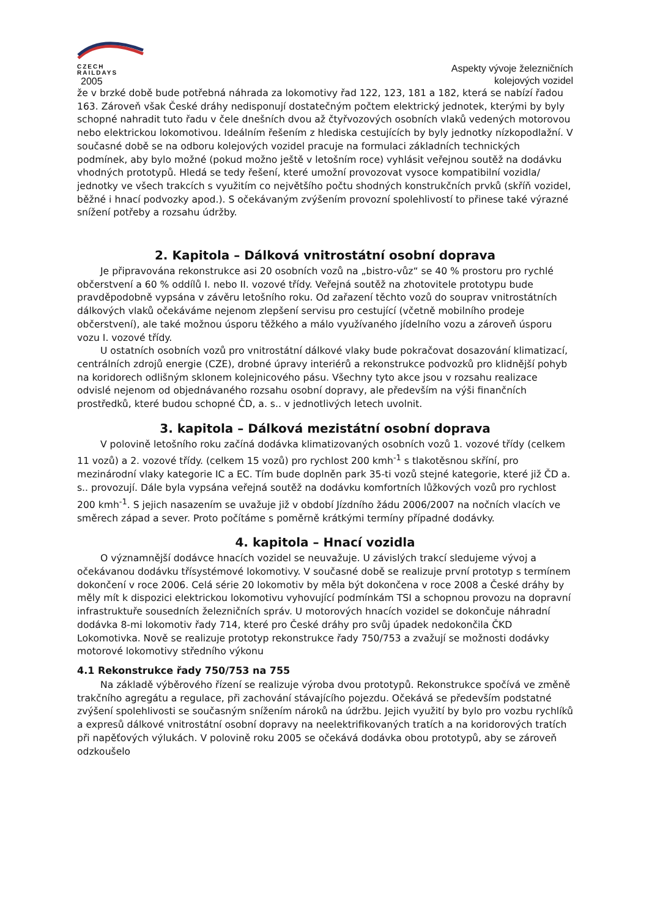CZECH
RAILDAYS
2005
Aspekty vývoje železničních
kolejových vozidel
že v brzké době bude potřebná náhrada za lokomotivy řad 122, 123, 181 a 182, která se nabízí řadou 163. Zároveň však České dráhy nedisponují dostatečným počtem elektrický jednotek, kterými by byly schopné nahradit tuto řadu v čele dnešních dvou až čtyřvozových osobních vlaků vedených motorovou nebo elektrickou lokomotivou. Ideálním řešením z hlediska cestujících by byly jednotky nízkopodlažní. V současné době se na odboru kolejových vozidel pracuje na formulaci základních technických podmínek, aby bylo možné (pokud možno ještě v letošním roce) vyhlásit veřejnou soutěž na dodávku vhodných prototypů. Hledá se tedy řešení, které umožní provozovat vysoce kompatibilní vozidla/ jednotky ve všech trakcích s využitím co největšího počtu shodných konstrukčních prvků (skříň vozidel, běžné i hnací podvozky apod.). S očekávaným zvýšením provozní spolehlivostí to přinese také výrazné snížení potřeby a rozsahu údržby.
2. Kapitola – Dálková vnitrostátní osobní doprava
Je připravována rekonstrukce asi 20 osobních vozů na „bistro-vůz“ se 40 % prostoru pro rychlé občerstvení a 60 % oddílů I. nebo II. vozové třídy. Veřejná soutěž na zhotovitele prototypu bude pravděpodobně vypsána v závěru letošního roku. Od zařazení těchto vozů do souprav vnitrostátních dálkových vlaků očekáváme nejenom zlepšení servisu pro cestující (včetně mobilního prodeje občerstvení), ale také možnou úsporu těžkého a málo využívaného jídelního vozu a zároveň úsporu vozu I. vozové třídy.
U ostatních osobních vozů pro vnitrostátní dálkové vlaky bude pokračovat dosazování klimatizací, centrálních zdrojů energie (CZE), drobné úpravy interiérů a rekonstrukce podvozků pro klidnější pohyb na koridorech odlišným sklonem kolejnicového pásu. Všechny tyto akce jsou v rozsahu realizace odvislé nejenom od objednávaného rozsahu osobní dopravy, ale především na výši finančních prostředků, které budou schopné ČD, a. s.. v jednotlivých letech uvolnit.
3. kapitola – Dálková mezistátní osobní doprava
V polovině letošního roku začíná dodávka klimatizovaných osobních vozů 1. vozové třídy (celkem 11 vozů) a 2. vozové třídy. (celkem 15 vozů) pro rychlost 200 kmh<sup>-1</sup> s tlakotěsnou skříní, pro mezinárodní vlaky kategorie IC a EC. Tím bude doplněn park 35-ti vozů stejné kategorie, které již ČD a. s.. provozují. Dále byla vypsána veřejná soutěž na dodávku komfortních lůžkových vozů pro rychlost 200 kmh<sup>-1</sup>. S jejich nasazením se uvažuje již v období Jízdního žádu 2006/2007 na nočních vlacích ve směrech západ a sever. Proto počítáme s poměrně krátkými termíny případné dodávky.
4. kapitola – Hnací vozidla
O významnější dodávce hnacích vozidel se neuvažuje. U závislých trakcí sledujeme vývoj a očekávanou dodávku třísystémové lokomotivy. V současné době se realizuje první prototyp s termínem dokončení v roce 2006. Celá série 20 lokomotiv by měla být dokončena v roce 2008 a České dráhy by měly mít k dispozici elektrickou lokomotivu vyhovující podmínkám TSI a schopnou provozu na dopravní infrastruktuře sousedních železničních správ. U motorových hnacích vozidel se dokončuje náhradní dodávka 8-mi lokomotiv řady 714, které pro České dráhy pro svůj úpadek nedokončila ČKD Lokomotivka. Nově se realizuje prototyp rekonstrukce řady 750/753 a zvažují se možnosti dodávky motorové lokomotivy středního výkonu
4.1 Rekonstrukce řady 750/753 na 755
Na základě výběrového řízení se realizuje výroba dvou prototypů. Rekonstrukce spočívá ve změně trakčního agregátu a regulace, při zachování stávajícího pojezdu. Očekává se především podstatné zvýšení spolehlivosti se současným snížením nároků na údržbu. Jejich využití by bylo pro vozbu rychlíků a expresů dálkové vnitrostátní osobní dopravy na neelektrifikovaných tratích a na koridorových tratích při napěťových výlukách. V polovině roku 2005 se očekává dodávka obou prototypů, aby se zároveň odzkoušelo